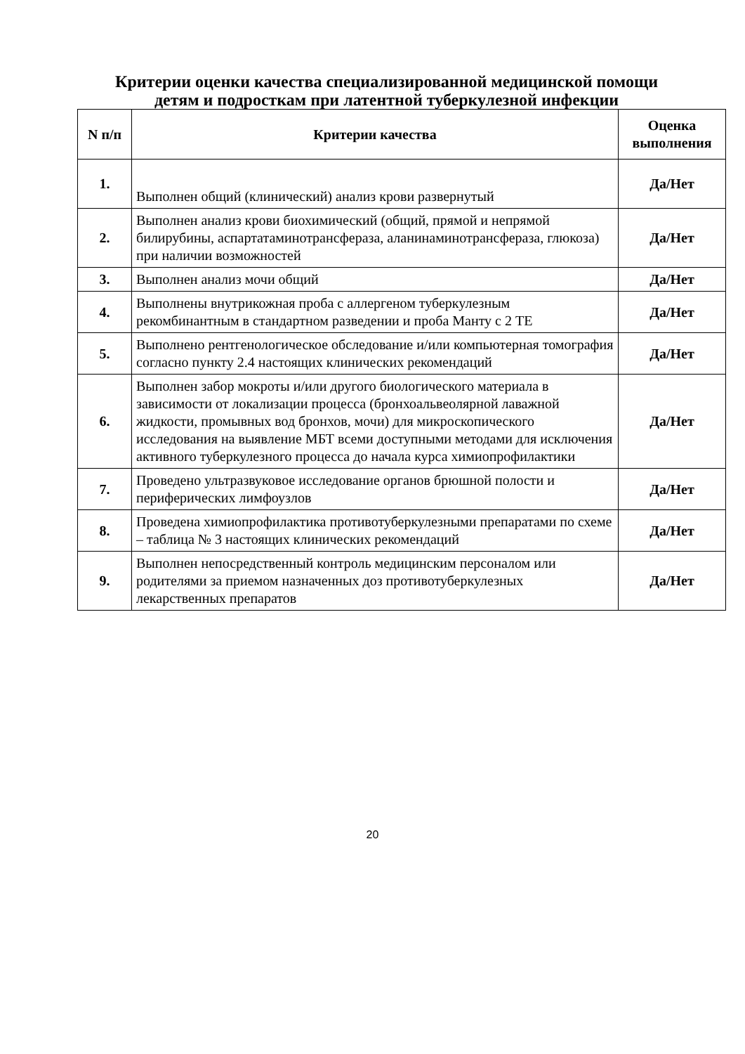Критерии оценки качества специализированной медицинской помощи
детям и подросткам при латентной туберкулезной инфекции
| N п/п | Критерии качества | Оценка выполнения |
| --- | --- | --- |
| 1. | Выполнен общий (клинический) анализ крови развернутый | Да/Нет |
| 2. | Выполнен анализ крови биохимический (общий, прямой и непрямой билирубины, аспартатаминотрансфераза, аланинаминотрансфераза, глюкоза) при наличии возможностей | Да/Нет |
| 3. | Выполнен анализ мочи общий | Да/Нет |
| 4. | Выполнены внутрикожная проба с аллергеном туберкулезным рекомбинантным в стандартном разведении и проба Манту с 2 ТЕ | Да/Нет |
| 5. | Выполнено рентгенологическое обследование и/или компьютерная томография согласно пункту 2.4 настоящих клинических рекомендаций | Да/Нет |
| 6. | Выполнен забор мокроты и/или другого биологического материала в зависимости от локализации процесса (бронхоальвеолярной лаважной жидкости, промывных вод бронхов, мочи) для микроскопического исследования на выявление МБТ всеми доступными методами для исключения активного туберкулезного процесса до начала курса химиопрофилактики | Да/Нет |
| 7. | Проведено ультразвуковое исследование органов брюшной полости и периферических лимфоузлов | Да/Нет |
| 8. | Проведена химиопрофилактика противотуберкулезными препаратами по схеме – таблица № 3 настоящих клинических рекомендаций | Да/Нет |
| 9. | Выполнен непосредственный контроль медицинским персоналом или родителями за приемом назначенных доз противотуберкулезных лекарственных препаратов | Да/Нет |
20